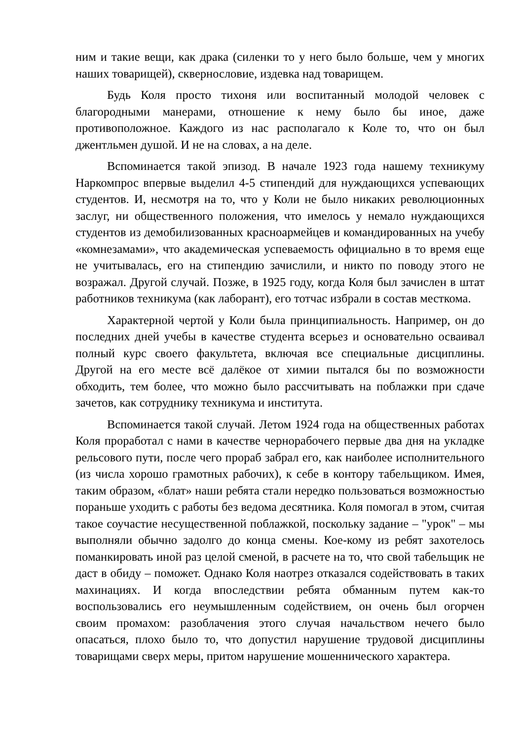ним и такие вещи, как драка (силенки то у него было больше, чем у многих наших товарищей), сквернословие, издевка над товарищем.
Будь Коля просто тихоня или воспитанный молодой человек с благородными манерами, отношение к нему было бы иное, даже противоположное. Каждого из нас располагало к Коле то, что он был джентльмен душой. И не на словах, а на деле.
Вспоминается такой эпизод. В начале 1923 года нашему техникуму Наркомпрос впервые выделил 4-5 стипендий для нуждающихся успевающих студентов. И, несмотря на то, что у Коли не было никаких революционных заслуг, ни общественного положения, что имелось у немало нуждающихся студентов из демобилизованных красноармейцев и командированных на учебу «комнезамами», что академическая успеваемость официально в то время еще не учитывалась, его на стипендию зачислили, и никто по поводу этого не возражал. Другой случай. Позже, в 1925 году, когда Коля был зачислен в штат работников техникума (как лаборант), его тотчас избрали в состав месткома.
Характерной чертой у Коли была принципиальность. Например, он до последних дней учебы в качестве студента всерьез и основательно осваивал полный курс своего факультета, включая все специальные дисциплины. Другой на его месте всё далёкое от химии пытался бы по возможности обходить, тем более, что можно было рассчитывать на поблажки при сдаче зачетов, как сотруднику техникума и института.
Вспоминается такой случай. Летом 1924 года на общественных работах Коля проработал с нами в качестве чернорабочего первые два дня на укладке рельсового пути, после чего прораб забрал его, как наиболее исполнительного (из числа хорошо грамотных рабочих), к себе в контору табельщиком. Имея, таким образом, «блат» наши ребята стали нередко пользоваться возможностью пораньше уходить с работы без ведома десятника. Коля помогал в этом, считая такое соучастие несущественной поблажкой, поскольку задание – "урок" – мы выполняли обычно задолго до конца смены. Кое-кому из ребят захотелось поманкировать иной раз целой сменой, в расчете на то, что свой табельщик не даст в обиду – поможет. Однако Коля наотрез отказался содействовать в таких махинациях. И когда впоследствии ребята обманным путем как-то воспользовались его неумышленным содействием, он очень был огорчен своим промахом: разоблачения этого случая начальством нечего было опасаться, плохо было то, что допустил нарушение трудовой дисциплины товарищами сверх меры, притом нарушение мошеннического характера.